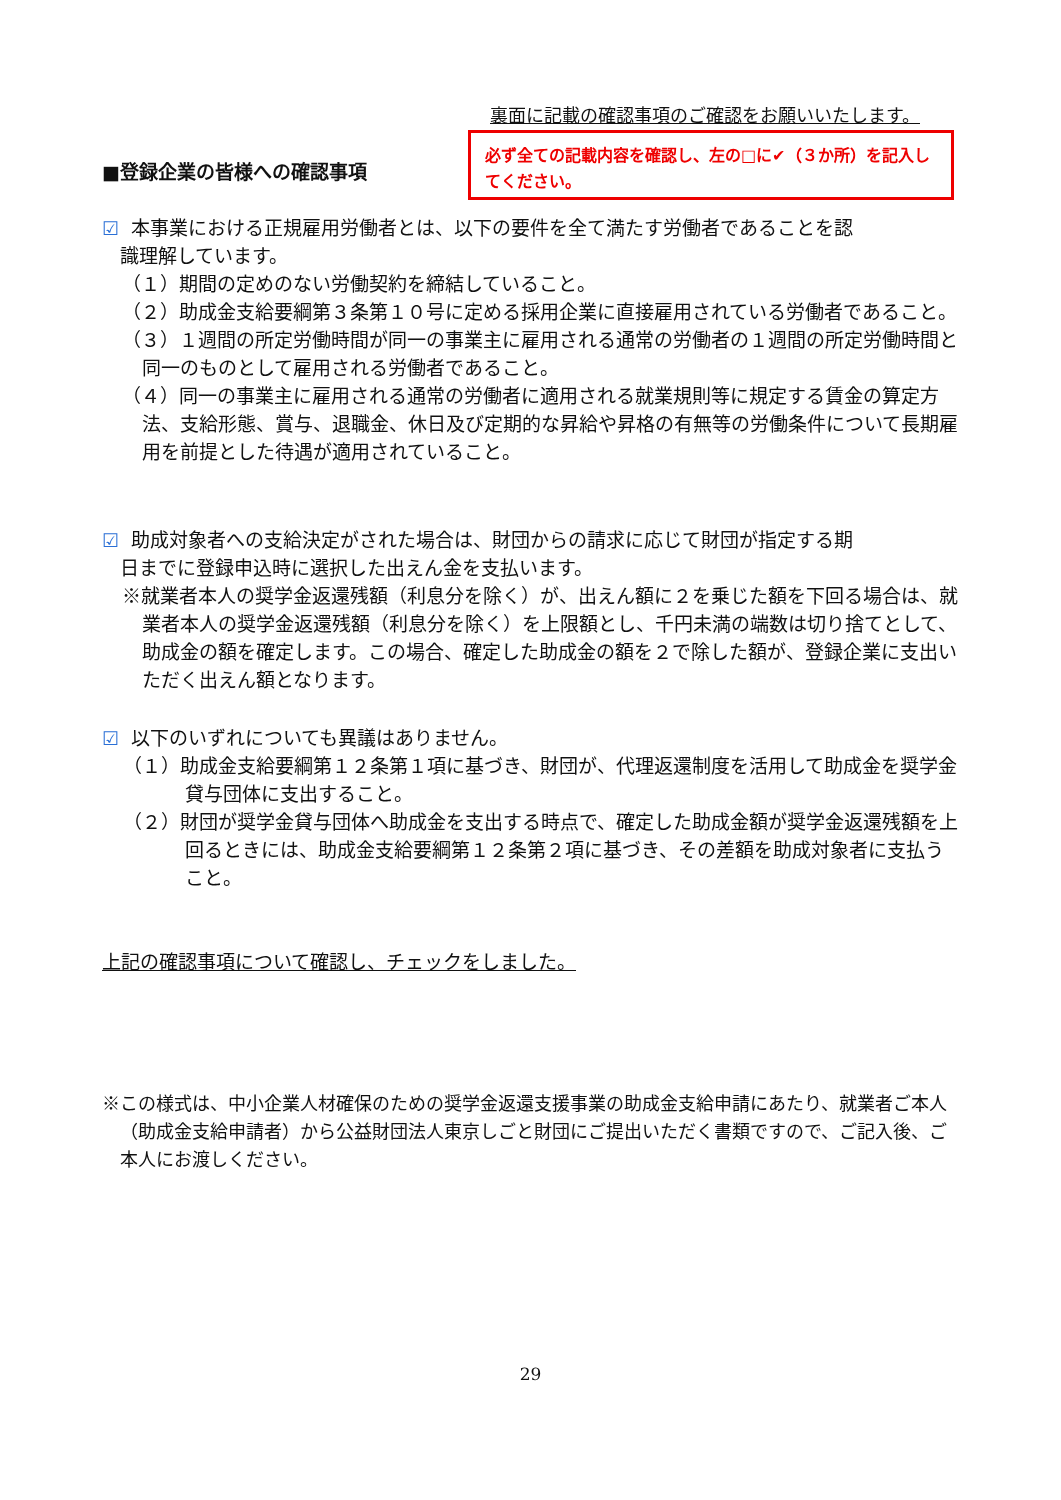裏面に記載の確認事項のご確認をお願いいたします。
■登録企業の皆様への確認事項
必ず全ての記載内容を確認し、左の□に✔（３か所）を記入してください。
☑ 本事業における正規雇用労働者とは、以下の要件を全て満たす労働者であることを認
識理解しています。
（１）期間の定めのない労働契約を締結していること。
（２）助成金支給要綱第３条第１０号に定める採用企業に直接雇用されている労働者であること。
（３）１週間の所定労働時間が同一の事業主に雇用される通常の労働者の１週間の所定労働時間と同一のものとして雇用される労働者であること。
（４）同一の事業主に雇用される通常の労働者に適用される就業規則等に規定する賃金の算定方法、支給形態、賞与、退職金、休日及び定期的な昇給や昇格の有無等の労働条件について長期雇用を前提とした待遇が適用されていること。
☑ 助成対象者への支給決定がされた場合は、財団からの請求に応じて財団が指定する期
日までに登録申込時に選択した出えん金を支払います。
※就業者本人の奨学金返還残額（利息分を除く）が、出えん額に２を乗じた額を下回る場合は、就業者本人の奨学金返還残額（利息分を除く）を上限額とし、千円未満の端数は切り捨てとして、助成金の額を確定します。この場合、確定した助成金の額を２で除した額が、登録企業に支出いただく出えん額となります。
☑ 以下のいずれについても異議はありません。
（１）助成金支給要綱第１２条第１項に基づき、財団が、代理返還制度を活用して助成金を奨学金貸与団体に支出すること。
（２）財団が奨学金貸与団体へ助成金を支出する時点で、確定した助成金額が奨学金返還残額を上回るときには、助成金支給要綱第１２条第２項に基づき、その差額を助成対象者に支払うこと。
上記の確認事項について確認し、チェックをしました。
※この様式は、中小企業人材確保のための奨学金返還支援事業の助成金支給申請にあたり、就業者ご本人（助成金支給申請者）から公益財団法人東京しごと財団にご提出いただく書類ですので、ご記入後、ご本人にお渡しください。
29